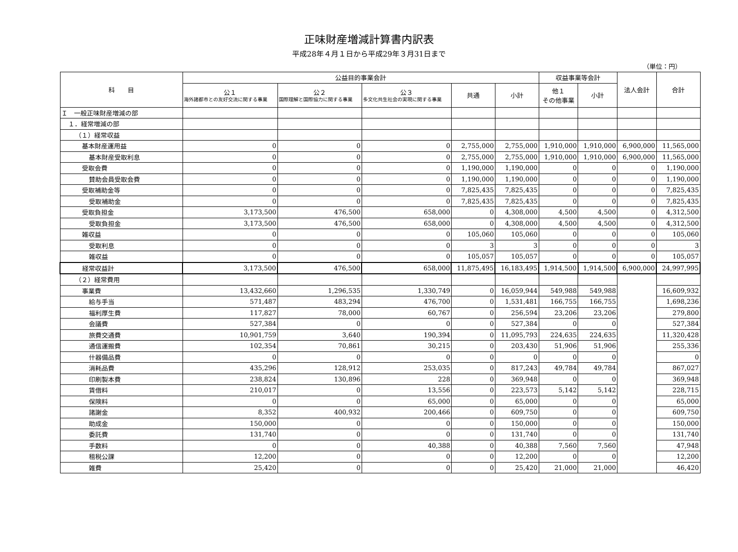正味財産増減計算書内訳表
平成28年４月１日から平成29年３月31日まで
（単位：円）
| 科 目 | 公益目的事業会計 | | | | | 収益事業等会計 | | 法人会計 | 合計 |
| --- | --- | --- | --- | --- | --- | --- | --- | --- | --- |
| | 公１ 海外諸都市との友好交流に関する事業 | 公２ 国際理解と国際協力に関する事業 | 公３ 多文化共生社会の実現に関する事業 | 共通 | 小計 | 他１ その他事業 | 小計 | | |
| Ｉ 一般正味財産増減の部 | | | | | | | | | |
| １．経常増減の部 | | | | | | | | | |
| （１）経常収益 | | | | | | | | | |
| 基本財産運用益 | 0 | 0 | 0 | 2,755,000 | 2,755,000 | 1,910,000 | 1,910,000 | 6,900,000 | 11,565,000 |
| 基本財産受取利息 | 0 | 0 | 0 | 2,755,000 | 2,755,000 | 1,910,000 | 1,910,000 | 6,900,000 | 11,565,000 |
| 受取会費 | 0 | 0 | 0 | 1,190,000 | 1,190,000 | 0 | 0 | 0 | 1,190,000 |
| 賛助会員受取会費 | 0 | 0 | 0 | 1,190,000 | 1,190,000 | 0 | 0 | 0 | 1,190,000 |
| 受取補助金等 | 0 | 0 | 0 | 7,825,435 | 7,825,435 | 0 | 0 | 0 | 7,825,435 |
| 受取補助金 | 0 | 0 | 0 | 7,825,435 | 7,825,435 | 0 | 0 | 0 | 7,825,435 |
| 受取負担金 | 3,173,500 | 476,500 | 658,000 | 0 | 4,308,000 | 4,500 | 4,500 | 0 | 4,312,500 |
| 受取負担金 | 3,173,500 | 476,500 | 658,000 | 0 | 4,308,000 | 4,500 | 4,500 | 0 | 4,312,500 |
| 雑収益 | 0 | 0 | 0 | 105,060 | 105,060 | 0 | 0 | 0 | 105,060 |
| 受取利息 | 0 | 0 | 0 | 3 | 3 | 0 | 0 | 0 | 3 |
| 雑収益 | 0 | 0 | 0 | 105,057 | 105,057 | 0 | 0 | 0 | 105,057 |
| 経常収益計 | 3,173,500 | 476,500 | 658,000 | 11,875,495 | 16,183,495 | 1,914,500 | 1,914,500 | 6,900,000 | 24,997,995 |
| （２）経常費用 | | | | | | | | | |
| 事業費 | 13,432,660 | 1,296,535 | 1,330,749 | 0 | 16,059,944 | 549,988 | 549,988 | | 16,609,932 |
| 給与手当 | 571,487 | 483,294 | 476,700 | 0 | 1,531,481 | 166,755 | 166,755 | | 1,698,236 |
| 福利厚生費 | 117,827 | 78,000 | 60,767 | 0 | 256,594 | 23,206 | 23,206 | | 279,800 |
| 会議費 | 527,384 | 0 | 0 | 0 | 527,384 | 0 | 0 | | 527,384 |
| 旅費交通費 | 10,901,759 | 3,640 | 190,394 | 0 | 11,095,793 | 224,635 | 224,635 | | 11,320,428 |
| 通信運搬費 | 102,354 | 70,861 | 30,215 | 0 | 203,430 | 51,906 | 51,906 | | 255,336 |
| 什器備品費 | 0 | 0 | 0 | 0 | 0 | 0 | 0 | | 0 |
| 消耗品費 | 435,296 | 128,912 | 253,035 | 0 | 817,243 | 49,784 | 49,784 | | 867,027 |
| 印刷製本費 | 238,824 | 130,896 | 228 | 0 | 369,948 | 0 | 0 | | 369,948 |
| 賃借料 | 210,017 | 0 | 13,556 | 0 | 223,573 | 5,142 | 5,142 | | 228,715 |
| 保険料 | 0 | 0 | 65,000 | 0 | 65,000 | 0 | 0 | | 65,000 |
| 諸謝金 | 8,352 | 400,932 | 200,466 | 0 | 609,750 | 0 | 0 | | 609,750 |
| 助成金 | 150,000 | 0 | 0 | 0 | 150,000 | 0 | 0 | | 150,000 |
| 委託費 | 131,740 | 0 | 0 | 0 | 131,740 | 0 | 0 | | 131,740 |
| 手数料 | 0 | 0 | 40,388 | 0 | 40,388 | 7,560 | 7,560 | | 47,948 |
| 租税公課 | 12,200 | 0 | 0 | 0 | 12,200 | 0 | 0 | | 12,200 |
| 雑費 | 25,420 | 0 | 0 | 0 | 25,420 | 21,000 | 21,000 | | 46,420 |